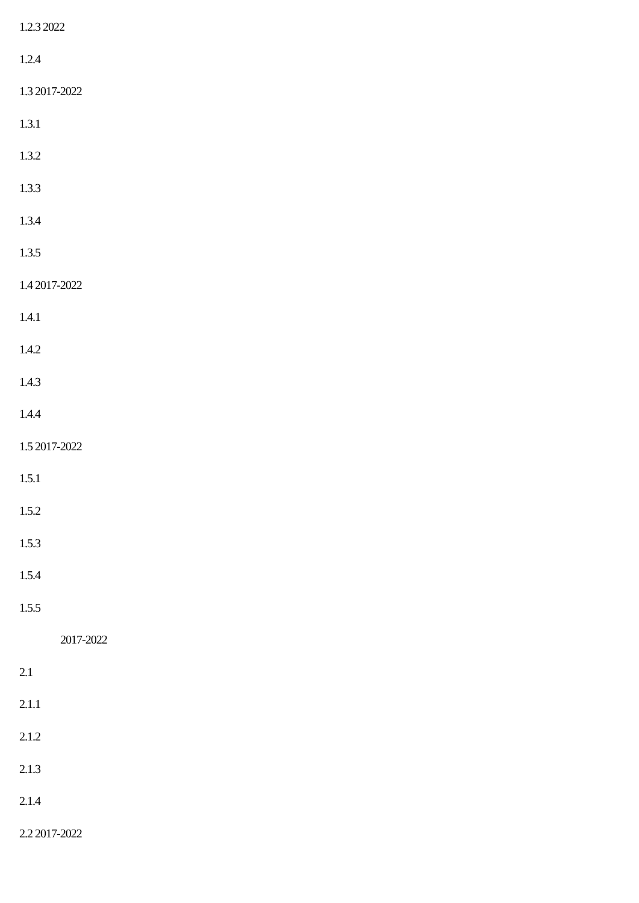1.2.3 2022
1.2.4
1.3 2017-2022
1.3.1
1.3.2
1.3.3
1.3.4
1.3.5
1.4 2017-2022
1.4.1
1.4.2
1.4.3
1.4.4
1.5 2017-2022
1.5.1
1.5.2
1.5.3
1.5.4
1.5.5
2017-2022
2.1
2.1.1
2.1.2
2.1.3
2.1.4
2.2 2017-2022